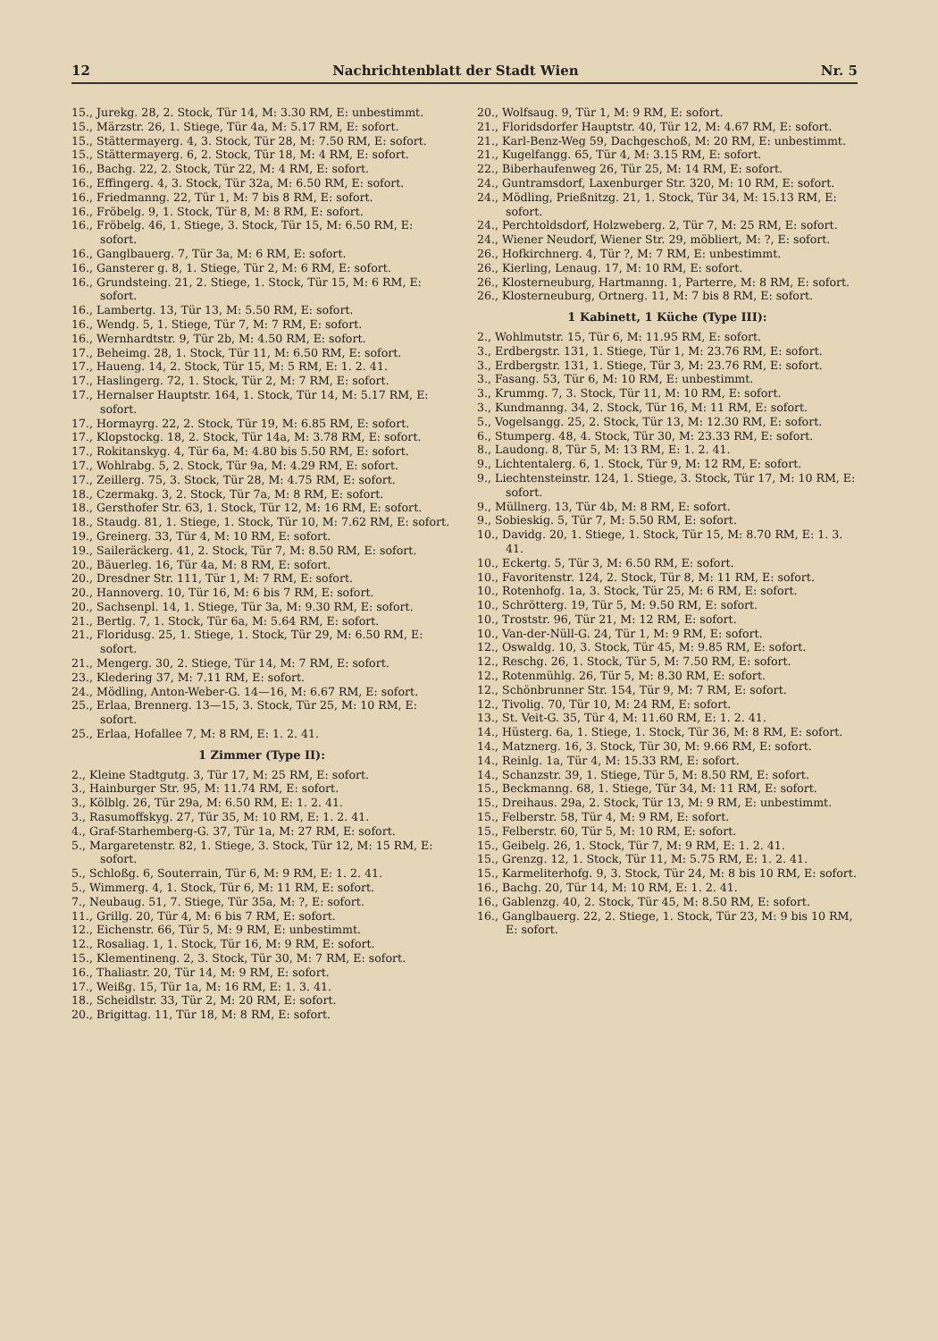12 Nachrichtenblatt der Stadt Wien Nr. 5
15., Jurekg. 28, 2. Stock, Tür 14, M: 3.30 RM, E: unbestimmt.
15., Märzstr. 26, 1. Stiege, Tür 4a, M: 5.17 RM, E: sofort.
15., Stättermayerg. 4, 3. Stock, Tür 28, M: 7.50 RM, E: sofort.
15., Stättermayerg. 6, 2. Stock, Tür 18, M: 4 RM, E: sofort.
16., Bachg. 22, 2. Stock, Tür 22, M: 4 RM, E: sofort.
16., Effingerg. 4, 3. Stock, Tür 32a, M: 6.50 RM, E: sofort.
16., Friedmanng. 22, Tür 1, M: 7 bis 8 RM, E: sofort.
16., Fröbelg. 9, 1. Stock, Tür 8, M: 8 RM, E: sofort.
16., Fröbelg. 46, 1. Stiege, 3. Stock, Tür 15, M: 6.50 RM, E: sofort.
16., Ganglbauerg. 7, Tür 3a, M: 6 RM, E: sofort.
16., Gansterer g. 8, 1. Stiege, Tür 2, M: 6 RM, E: sofort.
16., Grundsteing. 21, 2. Stiege, 1. Stock, Tür 15, M: 6 RM, E: sofort.
16., Lambertg. 13, Tür 13, M: 5.50 RM, E: sofort.
16., Wendg. 5, 1. Stiege, Tür 7, M: 7 RM, E: sofort.
16., Wernhardtstr. 9, Tür 2b, M: 4.50 RM, E: sofort.
17., Beheimg. 28, 1. Stock, Tür 11, M: 6.50 RM, E: sofort.
17., Haueng. 14, 2. Stock, Tür 15, M: 5 RM, E: 1. 2. 41.
17., Haslingerg. 72, 1. Stock, Tür 2, M: 7 RM, E: sofort.
17., Hernalser Hauptstr. 164, 1. Stock, Tür 14, M: 5.17 RM, E: sofort.
17., Hormayrg. 22, 2. Stock, Tür 19, M: 6.85 RM, E: sofort.
17., Klopstockg. 18, 2. Stock, Tür 14a, M: 3.78 RM, E: sofort.
17., Rokitanskyg. 4, Tür 6a, M: 4.80 bis 5.50 RM, E: sofort.
17., Wohlrabg. 5, 2. Stock, Tür 9a, M: 4.29 RM, E: sofort.
17., Zeillerg. 75, 3. Stock, Tür 28, M: 4.75 RM, E: sofort.
18., Czermakg. 3, 2. Stock, Tür 7a, M: 8 RM, E: sofort.
18., Gersthofer Str. 63, 1. Stock, Tür 12, M: 16 RM, E: sofort.
18., Staudg. 81, 1. Stiege, 1. Stock, Tür 10, M: 7.62 RM, E: sofort.
19., Greinerg. 33, Tür 4, M: 10 RM, E: sofort.
19., Saileräckerg. 41, 2. Stock, Tür 7, M: 8.50 RM, E: sofort.
20., Bäuerleg. 16, Tür 4a, M: 8 RM, E: sofort.
20., Dresdner Str. 111, Tür 1, M: 7 RM, E: sofort.
20., Hannoverg. 10, Tür 16, M: 6 bis 7 RM, E: sofort.
20., Sachsenpl. 14, 1. Stiege, Tür 3a, M: 9.30 RM, E: sofort.
21., Bertlg. 7, 1. Stock, Tür 6a, M: 5.64 RM, E: sofort.
21., Floridusg. 25, 1. Stiege, 1. Stock, Tür 29, M: 6.50 RM, E: sofort.
21., Mengerg. 30, 2. Stiege, Tür 14, M: 7 RM, E: sofort.
23., Kledering 37, M: 7.11 RM, E: sofort.
24., Mödling, Anton-Weber-G. 14—16, M: 6.67 RM, E: sofort.
25., Erlaa, Brennerg. 13—15, 3. Stock, Tür 25, M: 10 RM, E: sofort.
25., Erlaa, Hofallee 7, M: 8 RM, E: 1. 2. 41.
1 Zimmer (Type II):
2., Kleine Stadtgutg. 3, Tür 17, M: 25 RM, E: sofort.
3., Hainburger Str. 95, M: 11.74 RM, E: sofort.
3., Kölblg. 26, Tür 29a, M: 6.50 RM, E: 1. 2. 41.
3., Rasumoffskyg. 27, Tür 35, M: 10 RM, E: 1. 2. 41.
4., Graf-Starhemberg-G. 37, Tür 1a, M: 27 RM, E: sofort.
5., Margaretenstr. 82, 1. Stiege, 3. Stock, Tür 12, M: 15 RM, E: sofort.
5., Schloßg. 6, Souterrain, Tür 6, M: 9 RM, E: 1. 2. 41.
5., Wimmerg. 4, 1. Stock, Tür 6, M: 11 RM, E: sofort.
7., Neubaug. 51, 7. Stiege, Tür 35a, M: ?, E: sofort.
11., Grillg. 20, Tür 4, M: 6 bis 7 RM, E: sofort.
12., Eichenstr. 66, Tür 5, M: 9 RM, E: unbestimmt.
12., Rosaliag. 1, 1. Stock, Tür 16, M: 9 RM, E: sofort.
15., Klementineng. 2, 3. Stock, Tür 30, M: 7 RM, E: sofort.
16., Thaliastr. 20, Tür 14, M: 9 RM, E: sofort.
17., Weißg. 15, Tür 1a, M: 16 RM, E: 1. 3. 41.
18., Scheidlstr. 33, Tür 2, M: 20 RM, E: sofort.
20., Brigittag. 11, Tür 18, M: 8 RM, E: sofort.
20., Wolfsaug. 9, Tür 1, M: 9 RM, E: sofort.
21., Floridsdorfer Hauptstr. 40, Tür 12, M: 4.67 RM, E: sofort.
21., Karl-Benz-Weg 59, Dachgeschoß, M: 20 RM, E: unbestimmt.
21., Kugelfangg. 65, Tür 4, M: 3.15 RM, E: sofort.
22., Biberhaufenweg 26, Tür 25, M: 14 RM, E: sofort.
24., Guntramsdorf, Laxenburger Str. 320, M: 10 RM, E: sofort.
24., Mödling, Prießnitzg. 21, 1. Stock, Tür 34, M: 15.13 RM, E: sofort.
24., Perchtoldsdorf, Holzweberg. 2, Tür 7, M: 25 RM, E: sofort.
24., Wiener Neudorf, Wiener Str. 29, möbliert, M: ?, E: sofort.
26., Hofkirchnerg. 4, Tür ?, M: 7 RM, E: unbestimmt.
26., Kierling, Lenaug. 17, M: 10 RM, E: sofort.
26., Klosterneuburg, Hartmanng. 1, Parterre, M: 8 RM, E: sofort.
26., Klosterneuburg, Ortnerg. 11, M: 7 bis 8 RM, E: sofort.
1 Kabinett, 1 Küche (Type III):
2., Wohlmutstr. 15, Tür 6, M: 11.95 RM, E: sofort.
3., Erdbergstr. 131, 1. Stiege, Tür 1, M: 23.76 RM, E: sofort.
3., Erdbergstr. 131, 1. Stiege, Tür 3, M: 23.76 RM, E: sofort.
3., Fasang. 53, Tür 6, M: 10 RM, E: unbestimmt.
3., Krummg. 7, 3. Stock, Tür 11, M: 10 RM, E: sofort.
3., Kundmanng. 34, 2. Stock, Tür 16, M: 11 RM, E: sofort.
5., Vogelsangg. 25, 2. Stock, Tür 13, M: 12.30 RM, E: sofort.
6., Stumperg. 48, 4. Stock, Tür 30, M: 23.33 RM, E: sofort.
8., Laudong. 8, Tür 5, M: 13 RM, E: 1. 2. 41.
9., Lichtentalerg. 6, 1. Stock, Tür 9, M: 12 RM, E: sofort.
9., Liechtensteinstr. 124, 1. Stiege, 3. Stock, Tür 17, M: 10 RM, E: sofort.
9., Müllnerg. 13, Tür 4b, M: 8 RM, E: sofort.
9., Sobieskig. 5, Tür 7, M: 5.50 RM, E: sofort.
10., Davidg. 20, 1. Stiege, 1. Stock, Tür 15, M: 8.70 RM, E: 1. 3. 41.
10., Eckertg. 5, Tür 3, M: 6.50 RM, E: sofort.
10., Favoritenstr. 124, 2. Stock, Tür 8, M: 11 RM, E: sofort.
10., Rotenhofg. 1a, 3. Stock, Tür 25, M: 6 RM, E: sofort.
10., Schrötterg. 19, Tür 5, M: 9.50 RM, E: sofort.
10., Troststr. 96, Tür 21, M: 12 RM, E: sofort.
10., Van-der-Nüll-G. 24, Tür 1, M: 9 RM, E: sofort.
12., Oswaldg. 10, 3. Stock, Tür 45, M: 9.85 RM, E: sofort.
12., Reschg. 26, 1. Stock, Tür 5, M: 7.50 RM, E: sofort.
12., Rotenmühlg. 26, Tür 5, M: 8.30 RM, E: sofort.
12., Schönbrunner Str. 154, Tür 9, M: 7 RM, E: sofort.
12., Tivolig. 70, Tür 10, M: 24 RM, E: sofort.
13., St. Veit-G. 35, Tür 4, M: 11.60 RM, E: 1. 2. 41.
14., Hüsterg. 6a, 1. Stiege, 1. Stock, Tür 36, M: 8 RM, E: sofort.
14., Matznerg. 16, 3. Stock, Tür 30, M: 9.66 RM, E: sofort.
14., Reinlg. 1a, Tür 4, M: 15.33 RM, E: sofort.
14., Schanzstr. 39, 1. Stiege, Tür 5, M: 8.50 RM, E: sofort.
15., Beckmanng. 68, 1. Stiege, Tür 34, M: 11 RM, E: sofort.
15., Dreihaus. 29a, 2. Stock, Tür 13, M: 9 RM, E: unbestimmt.
15., Felberstr. 58, Tür 4, M: 9 RM, E: sofort.
15., Felberstr. 60, Tür 5, M: 10 RM, E: sofort.
15., Geibelg. 26, 1. Stock, Tür 7, M: 9 RM, E: 1. 2. 41.
15., Grenzg. 12, 1. Stock, Tür 11, M: 5.75 RM, E: 1. 2. 41.
15., Karmeliterhofg. 9, 3. Stock, Tür 24, M: 8 bis 10 RM, E: sofort.
16., Bachg. 20, Tür 14, M: 10 RM, E: 1. 2. 41.
16., Gablenzg. 40, 2. Stock, Tür 45, M: 8.50 RM, E: sofort.
16., Ganglbauerg. 22, 2. Stiege, 1. Stock, Tür 23, M: 9 bis 10 RM, E: sofort.